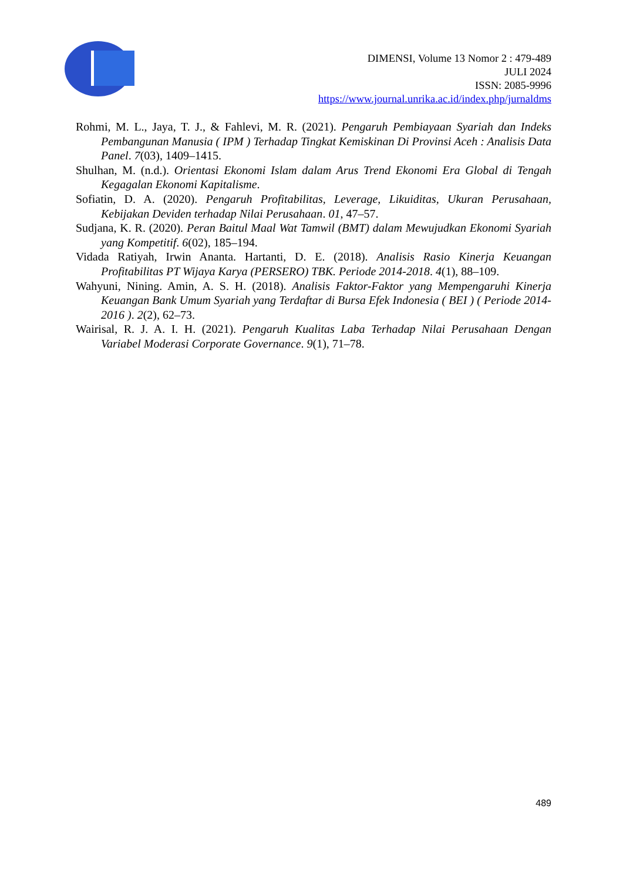DIMENSI, Volume 13 Nomor 2 : 479-489
JULI 2024
ISSN: 2085-9996
https://www.journal.unrika.ac.id/index.php/jurnaldms
Rohmi, M. L., Jaya, T. J., & Fahlevi, M. R. (2021). Pengaruh Pembiayaan Syariah dan Indeks Pembangunan Manusia ( IPM ) Terhadap Tingkat Kemiskinan Di Provinsi Aceh : Analisis Data Panel. 7(03), 1409–1415.
Shulhan, M. (n.d.). Orientasi Ekonomi Islam dalam Arus Trend Ekonomi Era Global di Tengah Kegagalan Ekonomi Kapitalisme.
Sofiatin, D. A. (2020). Pengaruh Profitabilitas, Leverage, Likuiditas, Ukuran Perusahaan, Kebijakan Deviden terhadap Nilai Perusahaan. 01, 47–57.
Sudjana, K. R. (2020). Peran Baitul Maal Wat Tamwil (BMT) dalam Mewujudkan Ekonomi Syariah yang Kompetitif. 6(02), 185–194.
Vidada Ratiyah, Irwin Ananta. Hartanti, D. E. (2018). Analisis Rasio Kinerja Keuangan Profitabilitas PT Wijaya Karya (PERSERO) TBK. Periode 2014-2018. 4(1), 88–109.
Wahyuni, Nining. Amin, A. S. H. (2018). Analisis Faktor-Faktor yang Mempengaruhi Kinerja Keuangan Bank Umum Syariah yang Terdaftar di Bursa Efek Indonesia ( BEI ) ( Periode 2014-2016 ). 2(2), 62–73.
Wairisal, R. J. A. I. H. (2021). Pengaruh Kualitas Laba Terhadap Nilai Perusahaan Dengan Variabel Moderasi Corporate Governance. 9(1), 71–78.
489